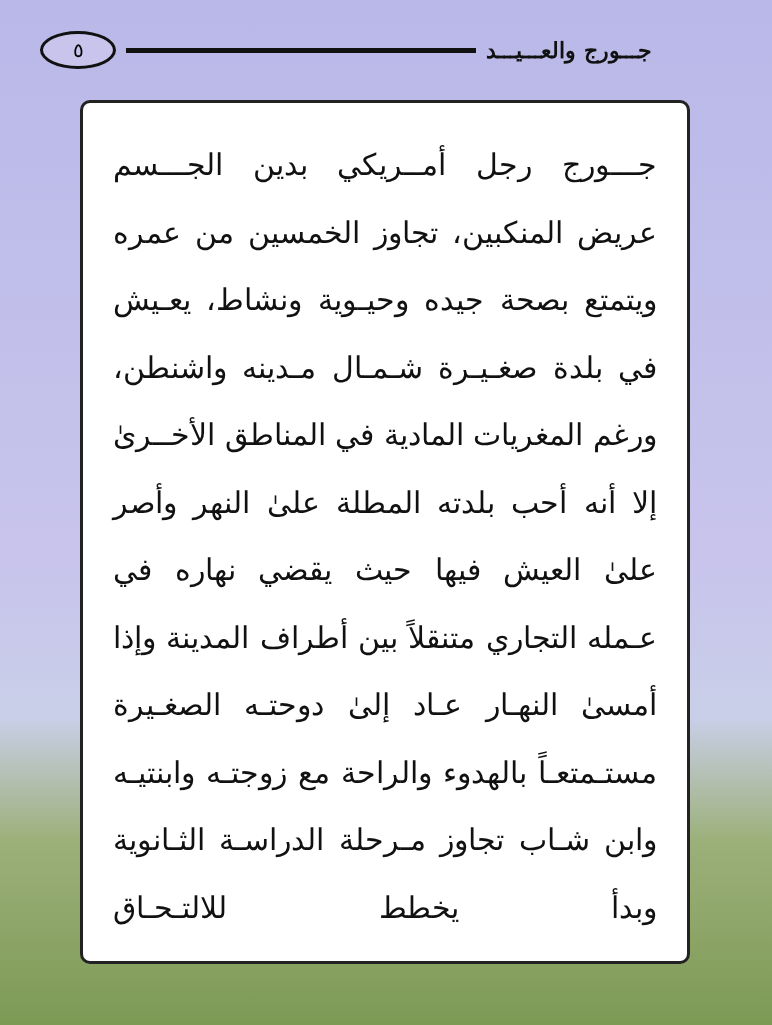جـــورج والعـــيـــد ٥
جـــورج رجل أمــريكي بدين الجـــسم عريض المنكبين، تجاوز الخمسين من عمره ويتمتع بصحة جيده وحيـوية ونشاط، يعـيش في بلدة صغـيـرة شـمـال مـدينه واشنطن، ورغم المغريات المادية في المناطق الأخــرىٰ إلا أنه أحب بلدته المطلة علىٰ النهر وأصر علىٰ العيش فيها حيث يقضي نهاره في عـمله التجاري متنقلاً بين أطراف المدينة وإذا أمسىٰ النهـار عـاد إلىٰ دوحتـه الصغـيرة مستـمتعـاً بالهدوء والراحة مع زوجتـه وابنتيـه وابن شـاب تجاوز مـرحلة الدراسـة الثـانوية وبدأ يخطط للالتـحـاق